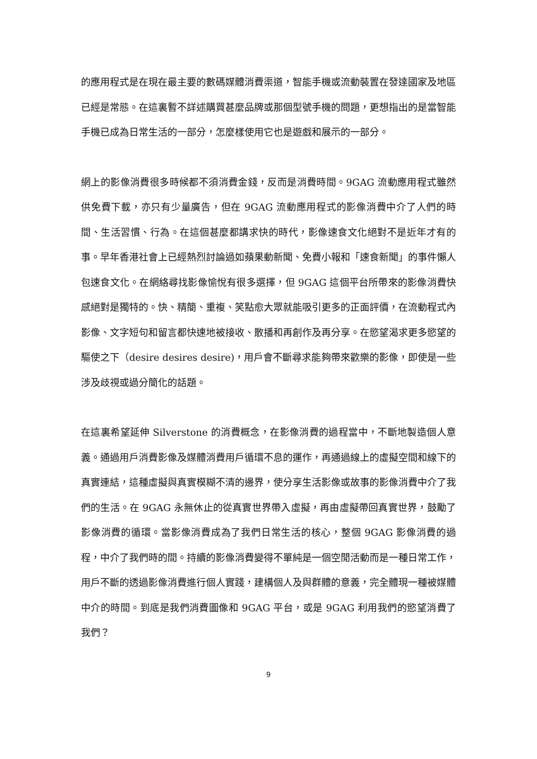的應用程式是在現在最主要的數碼媒體消費渠道，智能手機或流動裝置在發達國家及地區已經是常態。在這裏暫不詳述購買甚麼品牌或那個型號手機的問題，更想指出的是當智能手機已成為日常生活的一部分，怎麼樣使用它也是遊戲和展示的一部分。
網上的影像消費很多時候都不須消費金錢，反而是消費時間。9GAG 流動應用程式雖然供免費下載，亦只有少量廣告，但在 9GAG 流動應用程式的影像消費中介了人們的時間、生活習慣、行為。在這個甚麼都講求快的時代，影像速食文化絕對不是近年才有的事。早年香港社會上已經熱烈討論過如蘋果動新聞、免費小報和「速食新聞」的事件懶人包速食文化。在網絡尋找影像愉悅有很多選擇，但 9GAG 這個平台所帶來的影像消費快感絕對是獨特的。快、精簡、重複、笑點愈大眾就能吸引更多的正面評價，在流動程式內影像、文字短句和留言都快速地被接收、散播和再創作及再分享。在慾望渴求更多慾望的驅使之下（desire desires desire)，用戶會不斷尋求能夠帶來歡樂的影像，即使是一些涉及歧視或過分簡化的話題。
在這裏希望延伸 Silverstone 的消費概念，在影像消費的過程當中，不斷地製造個人意義。通過用戶消費影像及媒體消費用戶循環不息的運作，再通過線上的虛擬空間和線下的真實連結，這種虛擬與真實模糊不清的邊界，使分享生活影像或故事的影像消費中介了我們的生活。在 9GAG 永無休止的從真實世界帶入虛擬，再由虛擬帶回真實世界，鼓勵了影像消費的循環。當影像消費成為了我們日常生活的核心，整個 9GAG 影像消費的過程，中介了我們時的間。持續的影像消費變得不單純是一個空閒活動而是一種日常工作，用戶不斷的透過影像消費進行個人實踐，建構個人及與群體的意義，完全體現一種被媒體中介的時間。到底是我們消費圖像和 9GAG 平台，或是 9GAG 利用我們的慾望消費了我們？
9